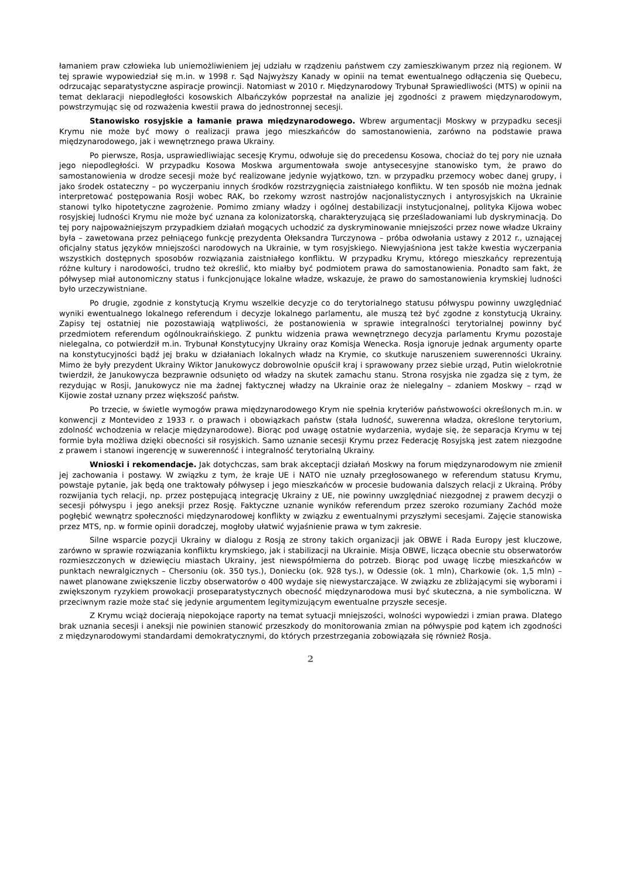łamaniem praw człowieka lub uniemożliwieniem jej udziału w rządzeniu państwem czy zamieszkiwanym przez nią regionem. W tej sprawie wypowiedział się m.in. w 1998 r. Sąd Najwyższy Kanady w opinii na temat ewentualnego odłączenia się Quebecu, odrzucając separatystyczne aspiracje prowincji. Natomiast w 2010 r. Międzynarodowy Trybunał Sprawiedliwości (MTS) w opinii na temat deklaracji niepodległości kosowskich Albańczyków poprzestał na analizie jej zgodności z prawem międzynarodowym, powstrzymując się od rozważenia kwestii prawa do jednostronnej secesji.
Stanowisko rosyjskie a łamanie prawa międzynarodowego. Wbrew argumentacji Moskwy w przypadku secesji Krymu nie może być mowy o realizacji prawa jego mieszkańców do samostanowienia, zarówno na podstawie prawa międzynarodowego, jak i wewnętrznego prawa Ukrainy.
Po pierwsze, Rosja, usprawiedliwiając secesję Krymu, odwołuje się do precedensu Kosowa, chociaż do tej pory nie uznała jego niepodległości. W przypadku Kosowa Moskwa argumentowała swoje antysecesyjne stanowisko tym, że prawo do samostanowienia w drodze secesji może być realizowane jedynie wyjątkowo, tzn. w przypadku przemocy wobec danej grupy, i jako środek ostateczny – po wyczerpaniu innych środków rozstrzygnięcia zaistniałego konfliktu. W ten sposób nie można jednak interpretować postępowania Rosji wobec RAK, bo rzekomy wzrost nastrojów nacjonalistycznych i antyrosyjskich na Ukrainie stanowi tylko hipotetyczne zagrożenie. Pomimo zmiany władzy i ogólnej destabilizacji instytucjonalnej, polityka Kijowa wobec rosyjskiej ludności Krymu nie może być uznana za kolonizatorską, charakteryzującą się prześladowaniami lub dyskryminacją. Do tej pory najpoważniejszym przypadkiem działań mogących uchodzić za dyskryminowanie mniejszości przez nowe władze Ukrainy była – zawetowana przez pełniącego funkcję prezydenta Ołeksandra Turczynowa – próba odwołania ustawy z 2012 r., uznającej oficjalny status języków mniejszości narodowych na Ukrainie, w tym rosyjskiego. Niewyjaśniona jest także kwestia wyczerpania wszystkich dostępnych sposobów rozwiązania zaistniałego konfliktu. W przypadku Krymu, którego mieszkańcy reprezentują różne kultury i narodowości, trudno też określić, kto miałby być podmiotem prawa do samostanowienia. Ponadto sam fakt, że półwysep miał autonomiczny status i funkcjonujące lokalne władze, wskazuje, że prawo do samostanowienia krymskiej ludności było urzeczywistniane.
Po drugie, zgodnie z konstytucją Krymu wszelkie decyzje co do terytorialnego statusu półwyspu powinny uwzględniać wyniki ewentualnego lokalnego referendum i decyzje lokalnego parlamentu, ale muszą też być zgodne z konstytucją Ukrainy. Zapisy tej ostatniej nie pozostawiają wątpliwości, że postanowienia w sprawie integralności terytorialnej powinny być przedmiotem referendum ogólnoukraińskiego. Z punktu widzenia prawa wewnętrznego decyzja parlamentu Krymu pozostaje nielegalna, co potwierdził m.in. Trybunał Konstytucyjny Ukrainy oraz Komisja Wenecka. Rosja ignoruje jednak argumenty oparte na konstytucyjności bądź jej braku w działaniach lokalnych władz na Krymie, co skutkuje naruszeniem suwerenności Ukrainy. Mimo że były prezydent Ukrainy Wiktor Janukowycz dobrowolnie opuścił kraj i sprawowany przez siebie urząd, Putin wielokrotnie twierdził, że Janukowycza bezprawnie odsunięto od władzy na skutek zamachu stanu. Strona rosyjska nie zgadza się z tym, że rezydując w Rosji, Janukowycz nie ma żadnej faktycznej władzy na Ukrainie oraz że nielegalny – zdaniem Moskwy – rząd w Kijowie został uznany przez większość państw.
Po trzecie, w świetle wymogów prawa międzynarodowego Krym nie spełnia kryteriów państwowości określonych m.in. w konwencji z Montevideo z 1933 r. o prawach i obowiązkach państw (stała ludność, suwerenna władza, określone terytorium, zdolność wchodzenia w relacje międzynarodowe). Biorąc pod uwagę ostatnie wydarzenia, wydaje się, że separacja Krymu w tej formie była możliwa dzięki obecności sił rosyjskich. Samo uznanie secesji Krymu przez Federację Rosyjską jest zatem niezgodne z prawem i stanowi ingerencję w suwerenność i integralność terytorialną Ukrainy.
Wnioski i rekomendacje. Jak dotychczas, sam brak akceptacji działań Moskwy na forum międzynarodowym nie zmienił jej zachowania i postawy. W związku z tym, że kraje UE i NATO nie uznały przegłosowanego w referendum statusu Krymu, powstaje pytanie, jak będą one traktowały półwysep i jego mieszkańców w procesie budowania dalszych relacji z Ukrainą. Próby rozwijania tych relacji, np. przez postępującą integrację Ukrainy z UE, nie powinny uwzględniać niezgodnej z prawem decyzji o secesji półwyspu i jego aneksji przez Rosję. Faktyczne uznanie wyników referendum przez szeroko rozumiany Zachód może pogłębić wewnątrz społeczności międzynarodowej konflikty w związku z ewentualnymi przyszłymi secesjami. Zajęcie stanowiska przez MTS, np. w formie opinii doradczej, mogłoby ułatwić wyjaśnienie prawa w tym zakresie.
Silne wsparcie pozycji Ukrainy w dialogu z Rosją ze strony takich organizacji jak OBWE i Rada Europy jest kluczowe, zarówno w sprawie rozwiązania konfliktu krymskiego, jak i stabilizacji na Ukrainie. Misja OBWE, licząca obecnie stu obserwatorów rozmieszczonych w dziewięciu miastach Ukrainy, jest niewspółmierna do potrzeb. Biorąc pod uwagę liczbę mieszkańców w punktach newralgicznych – Chersoniu (ok. 350 tys.), Doniecku (ok. 928 tys.), w Odessie (ok. 1 mln), Charkowie (ok. 1,5 mln) – nawet planowane zwiększenie liczby obserwatorów o 400 wydaje się niewystarczające. W związku ze zbliżającymi się wyborami i zwiększonym ryzykiem prowokacji proseparatystycznych obecność międzynarodowa musi być skuteczna, a nie symboliczna. W przeciwnym razie może stać się jedynie argumentem legitymizującym ewentualne przyszłe secesje.
Z Krymu wciąż docierają niepokojące raporty na temat sytuacji mniejszości, wolności wypowiedzi i zmian prawa. Dlatego brak uznania secesji i aneksji nie powinien stanowić przeszkody do monitorowania zmian na półwyspie pod kątem ich zgodności z międzynarodowymi standardami demokratycznymi, do których przestrzegania zobowiązała się również Rosja.
2